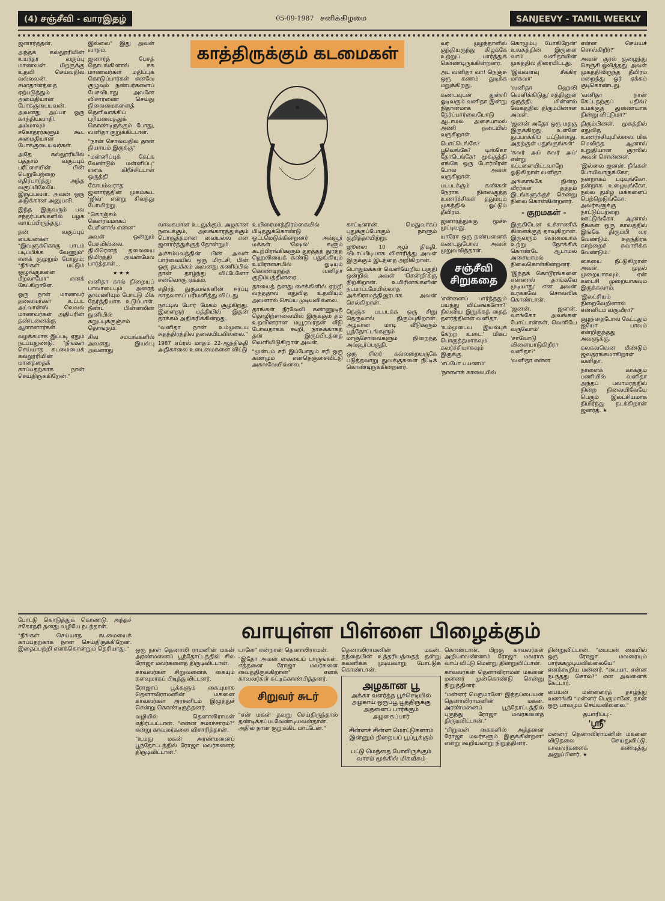(4) சஞ்சீவி - வாரஇதழ் 05-09-1987 சனிக்கிழமை SANJEEVY - TAMIL WEEKLY
ஜனார்த்தன்.
அந்தக் கல்லூரியின் உயர்தர வகுப்பு மாணவன் பிறருக்கு உதவி செய்வதில் வல்லவன். சமாதானத்தை ஏற்படுத்தும் அமைதியான போக்குடையவன். அவனது அப்பா ஒரு காந்தியவாதி. அம்மாவும் சகோதரர்களும் கூட அமைதியான போக்குடையவர்கள்.
அதே கல்லூரியில் பத்தாம் வகுப்புப் பரீட்சையின் பின் பெறுபேற்றை எதிர்பார்த்து அந்த வகுப்பிலேயே இருப்பவள். அவன் ஒரு அடுக்கான அனுபவி.
இந்த இருவரும் பல சந்தர்ப்பங்களில் பழக வாய்ப்பிருந்தது.
தன் வகுப்புப் பையன்கள் "இவளுக்கொரு பாடம் படிப்பிக்க வேணும்" எனக் குமுறும் போதும்; "நீங்கள் மட்டும் ஒழுங்குகளை மீறலாமோ" எனக் கேட்கிறாளே.
ஒரு நாள் மாணவர் தலைவர்கள் உட்பட அட்வான்ஸ் லெவல் மாணவர்கள் அதிபரின் தண்டனைக்கு ஆளானார்கள்.
வழக்கமாக இப்படி ஏதும் நடப்பதுண்டு. "நீங்கள் செய்யாத கடமையைக் கல்லூரியின் மானத்தைக் காப்பதற்காக நான் செய்திருக்கிறேன்."
இல்லை" இது அவள் வாதம்.
ஜனார்த் பேசத் தொடங்கினால் சக மாணவர்கள் மதிப்புக் கொடுப்பார்கள் எனவே குழுவும் நண்பர்களைப் பேசவிடாது அவனே விசாரணை செய்து நிலைமைகளைத் தெளிவாக்கிப் புரியவைத்துக் கொண்டிருக்கும் போது, வனிதா குறுக்கிட்டாள்.
"நான் சொல்வதில் தான் நியாயம் இருக்கு"
"மன்னிப்புக் கேட்க வேண்டும் மன்னிப்பு" எனக் கிரீச்சிட்டாள் ஒருத்தி.
கோபம்வராத ஜனார்த்தின் முகம்கூட 'ஜிவ்' என்று சிவந்து போயிற்று.
"கொஞ்சம் கௌரவமாகப் பேசினால் என்ன"
அவள் ஒன்றும் பேசவில்லை. திமிரெனத் தலையை நிமிர்த்தி அவன்மேல் பார்த்தாள்...
★ ★ ★
வனிதா கால் நிறையப் பாவாடையும் அரைத் தாவணியும் போட்டு மிக நேர்த்தியாக உடுப்பாள். நீண்ட பின்னலின் நுனியில் கறுப்புக்குஞ்சம் தொங்கும்.
சில சமயங்களில் அவளது இயல்பு அவளாது
காத்திருக்கும் கடமைகள்
லாவகமான உடலுக்கும், அழகான நடைக்கும், அலங்காரத்துக்கும் பொருத்தமான வையல்ல என ஜனார்த்துக்குத் தோன்றும்.
அச்சம்பவத்தின் பின் அவள் பார்வையில் ஒரு மிரட்சி, பின் ஒரு தயக்கம் அவனது கணிப்பில் தான் தாழ்ந்து விட்டேனோ என்வொரு ஏக்கம்.
எதிர்த் துருவங்களின் ஈர்ப்பு காதலாகப் பரிமளித்து விட்டது.
நாட்டில் போர் மேகம் சூழ்கிறது. இளைஞர் மத்தியில் இதன் தாக்கம் அதிகரிக்கின்றது.
"வனிதா நான் உம்முடைய சுதந்திரத்தில தலையிடவில்லை."
1987 ஏப்ரல் மாதம் 22-ஆந்திகதி அதிகாலை உடைமைகளை விட்டு
உயிரைமாத்திரம்கையில் பிடித்துக்கொண்டு ஓட்டமெடுக்கின்றனர் அவ்வூர் மக்கள். 'ஷெல்' களும் கடற்பிரங்கிகளும் துரத்தத் துரத்த ஹெலியைக் கண்டு பதுங்கியும் உயிராசையில் ஓடியும் கொண்டிருந்த வனிதா குடும்பத்தினரை...
தாயைத் தனது சைக்கிளில் ஏற்றி வந்ததால் எதுவித உதவியும் அவனால் செய்ய முடியவில்லை.
தாங்கள் நீர்வேலி கண்ணுடித் தொழிற்சாலையில் இருக்கும் தம் உறவினரான மயூரவரதன் வீடு போவதாகக் கூறி, நாசுக்காகத் தன் இருப்பிடத்தை வெளியிடுகிறாள் அவள்.
"முன்பும் சரி இப்போதும் சரி ஒரு கணமும் என்நெஞ்சைவிட்டு அகலவேயில்லை."
காட்டினான். மெதுவாகப் புதுக்குப்போகும் நாளும் குறித்தாயிற்று.
ஜூலை 10 ஆம் திகதி. விடாப்பிடியாக விசாரித்து அவள் இருக்கும் இடத்தை அறிகிறான்.
பொதுமக்கள் வெளியேறிய பகுதி ஒன்றில் அவள் 'சென்றி'க்கு நிற்கிறான். உயிரினங்களின் நடமாட்டமேயில்லாத அக்கிராமத்தினூடாக அவன் செல்கிறான்.
நெஞ்சு படபடக்க ஒரு சிறு தெருவால் திரும்புகிறான். அழகான மாடி வீடுகளும் பூந்தோட்டங்களும் மாஞ்சோலைகளும் நிறைந்த அவ்வூர்ப்பகுதி.
ஒரு சிலர் கல்லறையருகே படுத்தவாறு துவக்குகளை நீட்டிக் கொண்டிருக்கின்றனர்.
வர் முழந்தாளில் குந்தியருந்து கிழக்கே உற்றுப் பார்த்துக் கொண்டிருக்கின்றனர்.
அட வனிதா வா! நெஞ்சு ஒரு கணம் துடிக்க மறுக்கிறது.
கண்டவுடன் துள்ளி ஓடிவரும் வனிதா இன்று நிதானமாக நேர்ப்பார்வையோடு ஆடாமல் அசையாமல் அணி நடையில் வருகிறாள்.
பொட்டெங்கே? பூவெங்கே? டிஸ்கோ தோடெங்கே? மூக்குத்தி எங்கே ஒரு போர்வீரன் போல அவள் வருகிறாள்.
படபடக்கும் கண்கள் நேராக நிலைகுத்த உணர்ச்சிகள் ததும்பும் முகத்தில் ஓட்டும் தீவிரம்.
ஜனார்த்துக்கு மூச்சு முட்டியது.
யாரோ ஒரு நண்பனைக் கண்டதுபோல அவள் முறுவலித்தாள்.
சஞ்சீவி
சிறுகதை
'என்னைப் பார்த்ததும் பயந்து விட்டீங்களோ?' நிலவிய இறுக்கத் தைத் தளர்த்தினள் வனிதா.
'உம்முடைய இயல்புக் கேற்ற உடை.' மிகப் பொருத்தமாகவும் கவர்ச்சியாகவும் இருக்கு.
'எப்போ பயணம்'
'நாளைக் காலையில்
கொழும்பு போகிறேன்' உலகத்தின் இருளை வாம் வனிதாவின் முகத்தில் திரையிட்டது.
'இவ்வளவு சீக்கிர மாகவா'
'வனிதா ஹெலி வெளிக்கிடுது' சத்தினுள் ஒருத்தி. மின்னல் வேகத்தில் திரும்பினாள் அவள்.
'ஜனன் அதோ ஒரு மதகு இருக்கிறது. உள்ளே துப்பாக்கிப் பட்டுள்ளது. அதற்குள் பதுங்குங்கள்'
'கவர் அப் கவர் அப்' என்று கட்டளையிட்டவாறே ஓடுகிறாள் வனிதா.
அங்காங்கே நின்ற வீரர்கள் தத்தம் இடங்களுக்குச் சென்று நிலை கொள்கின்றனர்.
- குறமகள் -
இருகிடென உச்சாணிக் கிளைக்குத் தாவுகிறான். இருவரும் கூர்மையாக உற்று நோக்கிக் கொண்டே ஆடாமல் அசையாமல் நிலைகொள்கின்றனர்.
'இந்தக் கொடூரங்களை என்னால் தாங்கவே முடியாது' என அவன் உரக்கவே சொல்லிக் கொண்டான்.
'ஜனன், ஜனன், வாங்கோ அவங்கள் போட்டான்கள், வெளியே வருவோம்'
'சாவோடு விளையாடுகிறீரா வனிதா?'
'வனிதா என்ன
என்ன செய்யச் சொல்கிறீர்?'
அவன் குரல் குழைந்து செஞ்சி ஒலித்தது. அவள் முகத்திலிருந்த தீவிரம் மறைந்து ஓர் ஏக்கம் குடிகொண்டது.
'வனிதா நான் கேட்டதற்குப் பதில்? உமக்குத் துணையாக நின்று விட்டுமா?'
திரும்பினள். முகத்தில் எதுவித உணர்ச்சியுமில்லை. மிக மெலிந்த ஆனால் உறுதியான குரலில் அவள் சொன்னள்.
'இல்லை ஜனன். நீங்கள் போயிவாருங்கோ, நன்றாகப் படியுங்கோ, நன்றாக உழையுங்கோ, நல்ல தமிழ் மக்களைப் பெற்றெடுங்கோ. அவர்களுக்கு நாட்டுப்பற்றை ஊட்டுங்கோ. ஆனால் நீங்கள் ஒரு காலத்தில் இங்கே திரும்பி வர வேண்டும். சுதந்திரக் காற்றைச் சுவாசிக்க வேண்டும்.'
கையை நீட்டுகிறான் அவள். முதல் முறையாகவும், ஏன் கடைசி முறையாகவும் இருக்கலாம்.
'இலட்சியம் நிறைவேறினால் என்னிடம் வருவீரா?'
குழந்தைபோல் கேட்டதும் ஐயோ பாவம் என்றிருந்தது அவளுக்கு.
கலகலவென மீண்டும் ஜலதரங்கமாகிறாள் வனிதா.
நாளைக் காக்கும் பணியில் வனிதா அந்தப் பலாமரத்தில் நின்ற நிலையிலேயே பெரும் இலட்சியமாக நிமிர்ந்து நடக்கிறான் ஜனர்த். ★
போட்டு கொடுத்துக் கொண்டு. அந்தச் சகோதரி தனது வழியே நடந்தாள்.
"நீங்கள் செய்யாத கடமையைக் காப்பதற்காக நான் செய்திருக்கிறேன். இதைப்பற்றி எனக்கொன்றும் தெரியாது."
வாயுள்ள பிள்ளை பிழைக்கும்
ஒரு நாள் தெனாலி ராமனின் மகன் அரண்மனைப் பூந்தோட்டத்தில் சில ரோஜா மலர்களைத் திருடிவிட்டான்.
காவலர்கள் சிறுவனைக் கையும் களவுமாகப் பிடித்துவிட்டனர்.
ரோஜாப் பூக்களும் கையுமாக தெனாலிராமனின் மகனை காவலர்கள் அரசனிடம் இழுத்துச் சென்று கொண்டிருந்தனர்.
வழியில் தெனாலிராமன் எதிர்ப்பட்டான். "என்ன சமாச்சாரம்?" என்று காவலர்களை விசாரித்தான்.
"உமது மகன் அரண்மனைப் பூந்தோட்டத்தில் ரோஜா மலர்களைத் திருடிவிட்டான்."
டானே" என்றான் தெனாலிராமன்.
"இதோ அவன் கையைப் பாருங்கள். எத்தனை ரோஜா மலர்களை வைத்திருக்கிறான்" எனக் காவலர்கள் சுட்டிக்காண்பித்தனர்.
சிறுவர் சுடர்
"என் மகன் தவறு செய்திருந்தால் தண்டிக்கப்படவேண்டியவன்தான். அதில் நான் குறுக்கிட மாட்டேன்."
தெனாலிராமனின் மகன். தந்தையின் உத்தரியத்தைத் தன்று கவனிக்க முடியவாறு போட்டுக் கொண்டான்.
அழகான பூ
அக்கா வளர்த்த பூச்செடியில்
அழகாய் ஒருப்பூ பூத்திருக்கு
அதனைப் பார்க்கும் அழகைப்பார்
சின்னச் சின்ன மொட்டுகளாம்
இன்னும் நிறையப் பூப்பூக்கும்
பட்டு மெத்தை போலிருக்கும்
வாசம் மூக்கில் மிகவீசும்
கொண்டான். பிறகு காவலர்கள் அறியாவண்ணம் ரோஜா மலராக வாய் விட்டு மென்று தின்றுவிட்டான்.
காவலர்கள் தெனாலிராமன் மகனை மன்னர் முன்கொண்டு சென்று நிறுத்தினர்.
"மன்னர் பெருமானே! இந்தப்பையன் தெனாலிராமனின் மகன். அரண்மனைப் பூந்தோட்டத்தில் புகுந்து ரோஜா மலர்களைத் திருடிவிட்டான்."
"சிறுவன் கைகளில் அத்தனை ரோஜா மலர்களும் இருக்கின்றன" என்று கூறியவாறு நிறுத்தினர்.
தின்றுவிட்டான். "பையன் கையில் ஒரு ரோஜா மலரையும் பார்க்கமுடியவில்லையே" எனக்கூறிய மன்னர், "பையா, என்ன நடந்தது சொல்?" என அவனைக் கேட்டார்.
பையன் மன்னரைத் தாழ்ந்து வணங்கி "மன்னர் பெருமானே, நான் ஒரு பாவமும் செய்யவில்லை."
தயாரிப்பு:-
'ஸ்ரீ'
மன்னர் தெனாலிராமனின் மகனை விடுதலை செய்துவிட்டு, காவலர்களைக் கண்டித்து அனுப்பினர். ★